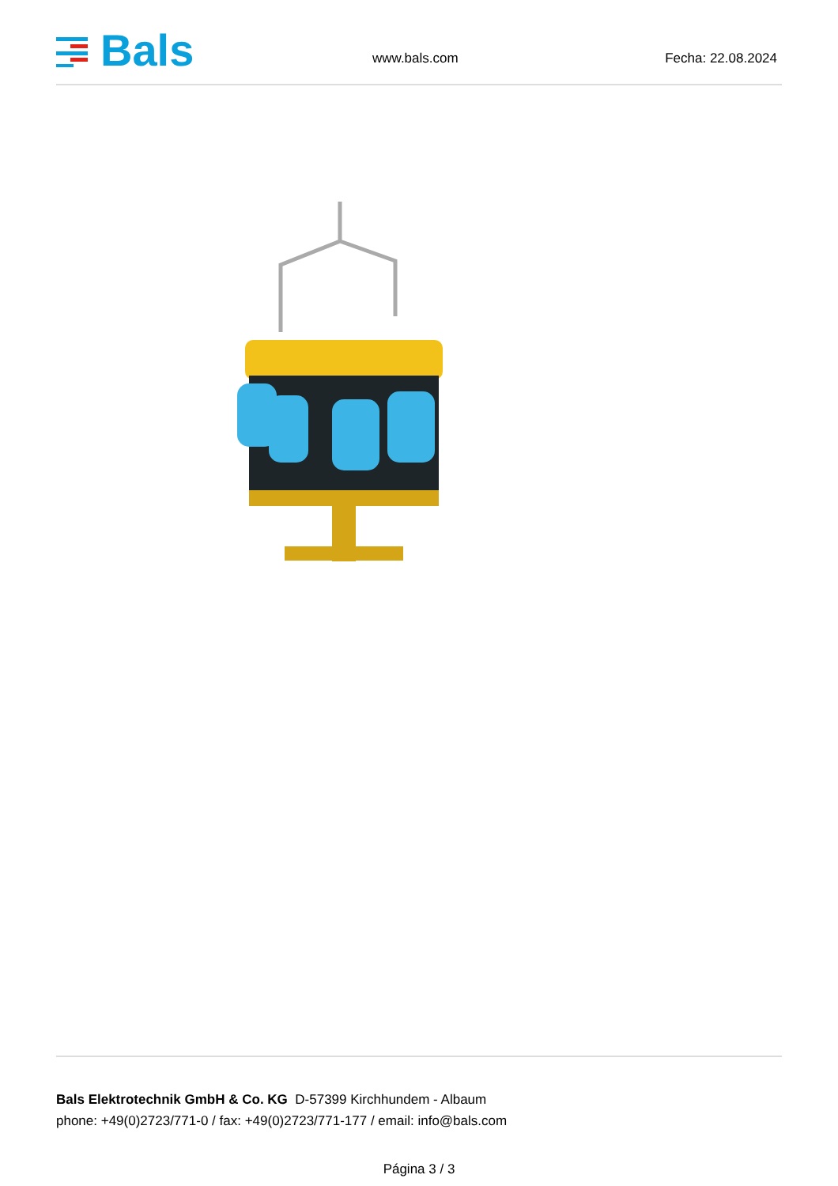Bals
www.bals.com Fecha: 22.08.2024
Bals Elektrotechnik GmbH & Co. KG D-57399 Kirchhundem - Albaum
phone: +49(0)2723/771-0 / fax: +49(0)2723/771-177 / email: info@bals.com
Página 3 / 3